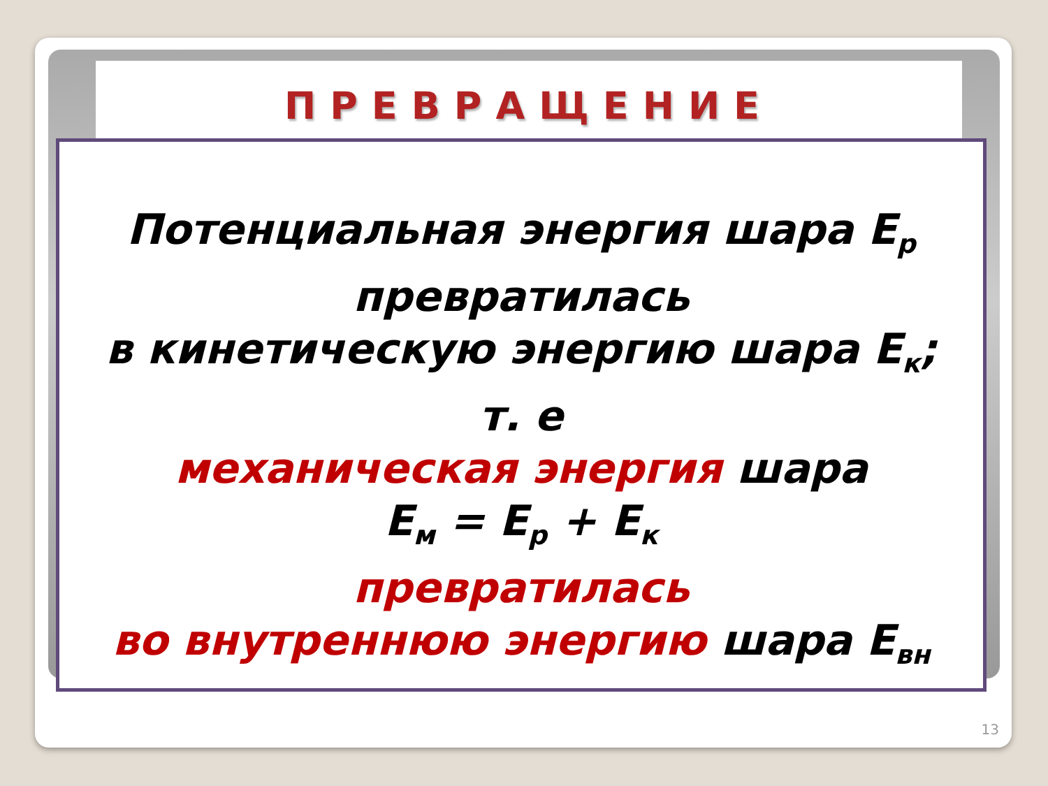ПРЕВРАЩЕНИЕ
Потенциальная энергия шара E<sub>p</sub>
превратилась
в кинетическую энергию шара E<sub>к</sub>;
т. е
механическая энергия шара
E<sub>м</sub> = E<sub>p</sub> + E<sub>к</sub>
превратилась
во внутреннюю энергию шара E<sub>вн</sub>
13